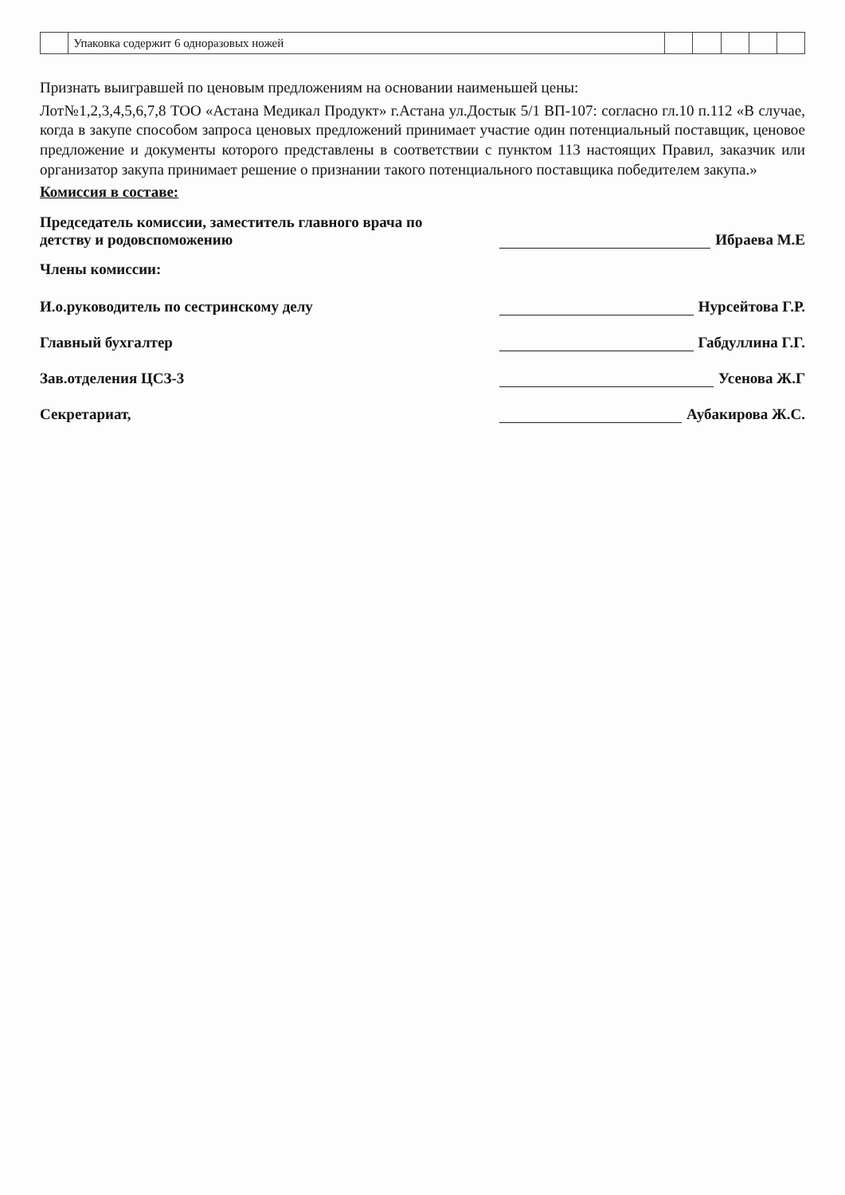| | Упаковка содержит 6 одноразовых ножей | | | | | |
Признать выигравшей по ценовым предложениям на основании наименьшей цены:
Лот№1,2,3,4,5,6,7,8 ТОО «Астана Медикал Продукт» г.Астана ул.Достык 5/1 ВП-107: согласно гл.10 п.112 «В случае, когда в закупе способом запроса ценовых предложений принимает участие один потенциальный поставщик, ценовое предложение и документы которого представлены в соответствии с пунктом 113 настоящих Правил, заказчик или организатор закупа принимает решение о признании такого потенциального поставщика победителем закупа.»
Комиссия в составе:
Председатель комиссии, заместитель главного врача по детству и родовспоможению
Ибраева М.Е
Члены комиссии:
И.о.руководитель по сестринскому делу
Нурсейтова Г.Р.
Главный бухгалтер
Габдуллина Г.Г.
Зав.отделения ЦСЗ-3
Усенова Ж.Г
Секретариат,
Аубакирова Ж.С.